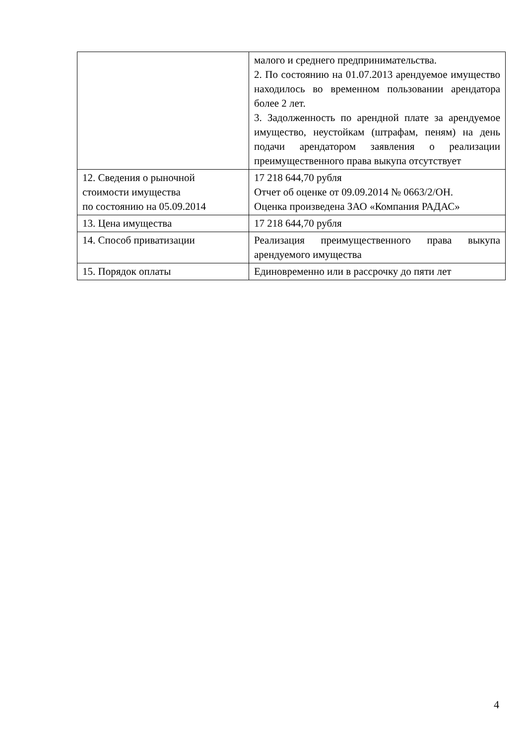| | малого и среднего предпринимательства. 2. По состоянию на 01.07.2013 арендуемое имущество находилось во временном пользовании арендатора более 2 лет. 3. Задолженность по арендной плате за арендуемое имущество, неустойкам (штрафам, пеням) на день подачи арендатором заявления о реализации преимущественного права выкупа отсутствует |
| 12. Сведения о рыночной стоимости имущества по состоянию на 05.09.2014 | 17 218 644,70 рубля Отчет об оценке от 09.09.2014 № 0663/2/ОН. Оценка произведена ЗАО «Компания РАДАС» |
| 13. Цена имущества | 17 218 644,70 рубля |
| 14. Способ приватизации | Реализация преимущественного права выкупа арендуемого имущества |
| 15. Порядок оплаты | Единовременно или в рассрочку до пяти лет |
4